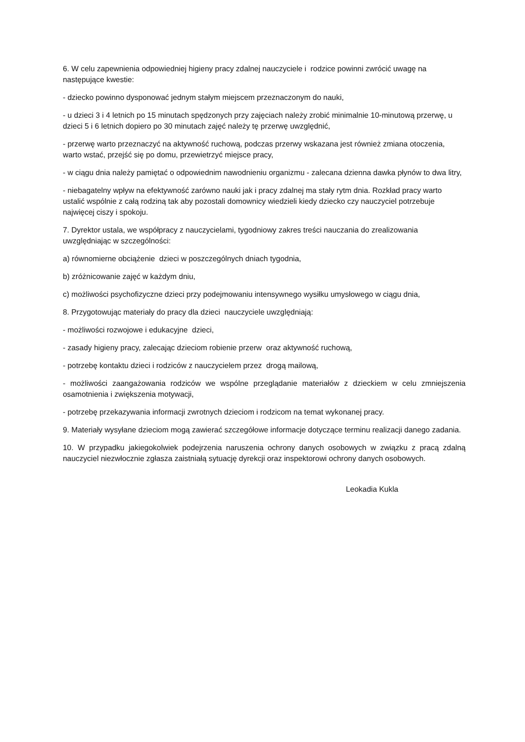6. W celu zapewnienia odpowiedniej higieny pracy zdalnej nauczyciele i rodzice powinni zwrócić uwagę na następujące kwestie:
- dziecko powinno dysponować jednym stałym miejscem przeznaczonym do nauki,
- u dzieci 3 i 4 letnich po 15 minutach spędzonych przy zajęciach należy zrobić minimalnie 10-minutową przerwę, u dzieci 5 i 6 letnich dopiero po 30 minutach zajęć należy tę przerwę uwzględnić,
- przerwę warto przeznaczyć na aktywność ruchową, podczas przerwy wskazana jest również zmiana otoczenia, warto wstać, przejść się po domu, przewietrzyć miejsce pracy,
- w ciągu dnia należy pamiętać o odpowiednim nawodnieniu organizmu - zalecana dzienna dawka płynów to dwa litry,
- niebagatelny wpływ na efektywność zarówno nauki jak i pracy zdalnej ma stały rytm dnia. Rozkład pracy warto ustalić wspólnie z całą rodziną tak aby pozostali domownicy wiedzieli kiedy dziecko czy nauczyciel potrzebuje najwięcej ciszy i spokoju.
7. Dyrektor ustala, we współpracy z nauczycielami, tygodniowy zakres treści nauczania do zrealizowania uwzględniając w szczególności:
a) równomierne obciążenie dzieci w poszczególnych dniach tygodnia,
b) zróżnicowanie zajęć w każdym dniu,
c) możliwości psychofizyczne dzieci przy podejmowaniu intensywnego wysiłku umysłowego w ciągu dnia,
8. Przygotowując materiały do pracy dla dzieci nauczyciele uwzględniają:
- możliwości rozwojowe i edukacyjne dzieci,
- zasady higieny pracy, zalecając dzieciom robienie przerw oraz aktywność ruchową,
- potrzebę kontaktu dzieci i rodziców z nauczycielem przez drogą mailową,
- możliwości zaangażowania rodziców we wspólne przeglądanie materiałów z dzieckiem w celu zmniejszenia osamotnienia i zwiększenia motywacji,
- potrzebę przekazywania informacji zwrotnych dzieciom i rodzicom na temat wykonanej pracy.
9. Materiały wysyłane dzieciom mogą zawierać szczegółowe informacje dotyczące terminu realizacji danego zadania.
10. W przypadku jakiegokolwiek podejrzenia naruszenia ochrony danych osobowych w związku z pracą zdalną nauczyciel niezwłocznie zgłasza zaistniałą sytuację dyrekcji oraz inspektorowi ochrony danych osobowych.
Leokadia Kukla